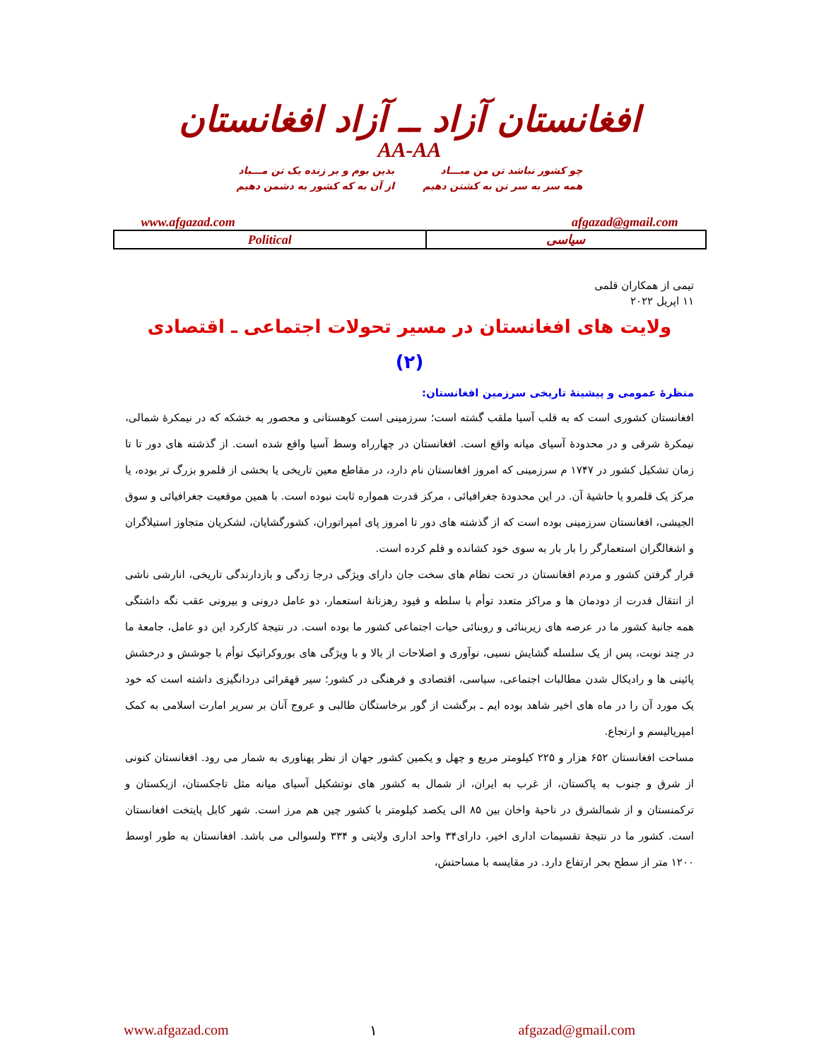افغانستان آزاد ــ آزاد افغانستان
AA-AA
چو کشور نباشد تن من مبـــاد
همه سر به سر تن به کشتن دهیم
بدین بوم و بر زنده یک تن مـــباد
از آن به که کشور به دشمن دهیم
www.afgazad.com afgazad@gmail.com
| Political | سیاسی |
تیمی از همکاران قلمی
۱۱ اپریل ۲۰۲۲
ولایت های افغانستان در مسیر تحولات اجتماعی ـ اقتصادی
(۲)
منظرهٔ عمومی و پیشینهٔ تاریخی سرزمین افغانستان:
افغانستان کشوری است که به قلب آسیا ملقب گشته است؛ سرزمینی است کوهستانی و محصور به خشکه که در نیمکرهٔ شمالی، نیمکرهٔ شرقی و در محدودهٔ آسیای میانه واقع است. افغانستان در چهارراه وسط آسیا واقع شده است. از گذشته های دور تا تا زمان تشکیل کشور در ۱۷۴۷ م سرزمینی که امروز افغانستان نام دارد، در مقاطع معین تاریخی یا بخشی از قلمرو بزرگ تر بوده، یا مرکز یک قلمرو یا حاشیهٔ آن. در این محدودهٔ جغرافیائی ، مرکز قدرت همواره ثابت نبوده است. با همین موقعیت جغرافیائی و سوق الجیشی، افغانستان سرزمینی بوده است که از گذشته های دور تا امروز پای امپراتوران، کشورگشایان، لشکریان متجاوز استیلاگران و اشغالگران استعمارگر را بار بار به سوی خود کشانده و قلم کرده است.
قرار گرفتن کشور و مردم افغانستان در تحت نظام های سخت جان دارای ویژگی درجا زدگی و بازدارندگی تاریخی، انارشی ناشی از انتقال قدرت از دودمان ها و مراکز متعدد توأم با سلطه و قیود رهزنانهٔ استعمار، دو عامل درونی و بیرونی عقب نگه داشتگی همه جانبهٔ کشور ما در عرصه های زیربنائی و روبنائی حیات اجتماعی کشور ما بوده است. در نتیجهٔ کارکرد این دو عامل، جامعهٔ ما در چند نوبت، پس از یک سلسله گشایش نسبی، نوآوری و اصلاحات از بالا و با ویژگی های بوروکراتیک توأم با جوشش و درخشش پائینی ها و رادیکال شدن مطالبات اجتماعی، سیاسی، اقتصادی و فرهنگی در کشور؛ سیر قهقرائی دردانگیزی داشته است که خود یک مورد آن را در ماه های اخیر شاهد بوده ایم ـ برگشت از گور برخاستگان طالبی و عروج آنان بر سریر امارت اسلامی به کمک امپریالیسم و ارتجاع.
مساحت افغانستان ۶۵۲ هزار و ۲۲۵ کیلومتر مربع و چهل و یکمین کشور جهان از نظر پهناوری به شمار می رود. افغانستان کنونی از شرق و جنوب به پاکستان، از غرب به ایران، از شمال به کشور های نوتشکیل آسیای میانه مثل تاجکستان، ازبکستان و ترکمنستان و از شمالشرق در ناحیهٔ واخان بین ۸۵ الی یکصد کیلومتر با کشور چین هم مرز است. شهر کابل پایتخت افغانستان است. کشور ما در نتیجهٔ تقسیمات اداری اخیر، دارای۳۴ واحد اداری ولایتی و ۳۳۴ ولسوالی می باشد. افغانستان به طور اوسط ۱۲۰۰ متر از سطح بحر ارتفاع دارد. در مقایسه با مساحتش،
www.afgazad.com ۱ afgazad@gmail.com